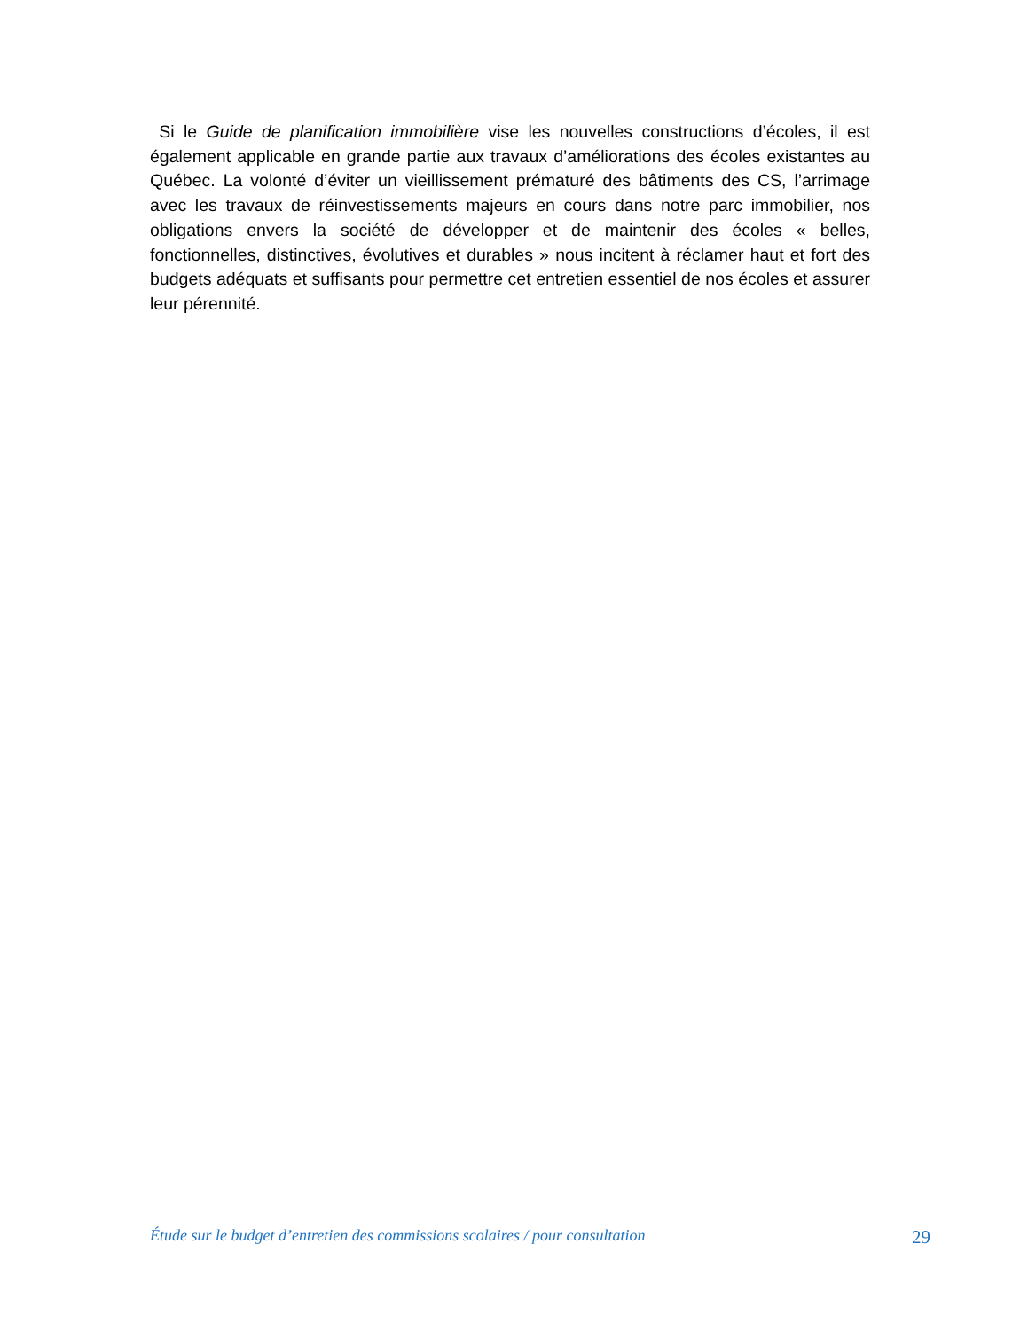Si le Guide de planification immobilière vise les nouvelles constructions d’écoles, il est également applicable en grande partie aux travaux d’améliorations des écoles existantes au Québec. La volonté d’éviter un vieillissement prématuré des bâtiments des CS, l’arrimage avec les travaux de réinvestissements majeurs en cours dans notre parc immobilier, nos obligations envers la société de développer et de maintenir des écoles « belles, fonctionnelles, distinctives, évolutives et durables » nous incitent à réclamer haut et fort des budgets adéquats et suffisants pour permettre cet entretien essentiel de nos écoles et assurer leur pérennité.
Étude sur le budget d’entretien des commissions scolaires / pour consultation 29